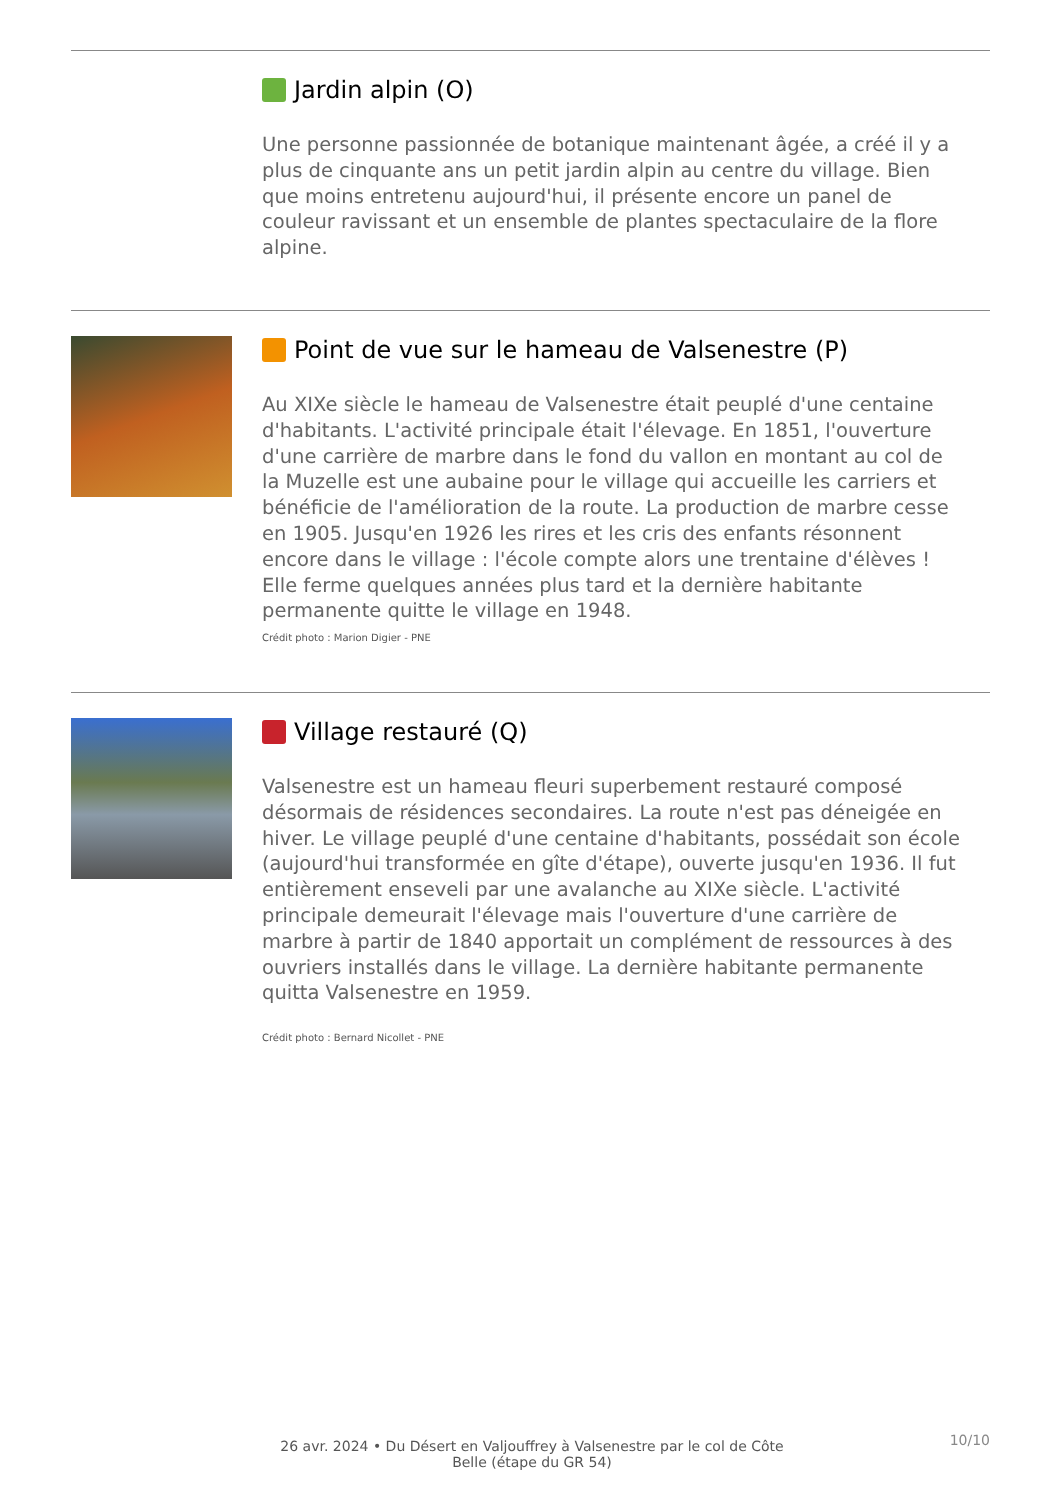Jardin alpin (O)
Une personne passionnée de botanique maintenant âgée, a créé il y a plus de cinquante ans un petit jardin alpin au centre du village. Bien que moins entretenu aujourd'hui, il présente encore un panel de couleur ravissant et un ensemble de plantes spectaculaire de la flore alpine.
Point de vue sur le hameau de Valsenestre (P)
Au XIXe siècle le hameau de Valsenestre était peuplé d'une centaine d'habitants. L'activité principale était l'élevage. En 1851, l'ouverture d'une carrière de marbre dans le fond du vallon en montant au col de la Muzelle est une aubaine pour le village qui accueille les carriers et bénéficie de l'amélioration de la route. La production de marbre cesse en 1905. Jusqu'en 1926 les rires et les cris des enfants résonnent encore dans le village : l'école compte alors une trentaine d'élèves ! Elle ferme quelques années plus tard et la dernière habitante permanente quitte le village en 1948.
Crédit photo : Marion Digier - PNE
Village restauré (Q)
Valsenestre est un hameau fleuri superbement restauré composé désormais de résidences secondaires. La route n'est pas déneigée en hiver. Le village peuplé d'une centaine d'habitants, possédait son école (aujourd'hui transformée en gîte d'étape), ouverte jusqu'en 1936. Il fut entièrement enseveli par une avalanche au XIXe siècle. L'activité principale demeurait l'élevage mais l'ouverture d'une carrière de marbre à partir de 1840 apportait un complément de ressources à des ouvriers installés dans le village. La dernière habitante permanente quitta Valsenestre en 1959.
Crédit photo : Bernard Nicollet - PNE
26 avr. 2024 • Du Désert en Valjouffrey à Valsenestre par le col de Côte Belle (étape du GR 54)
10/10